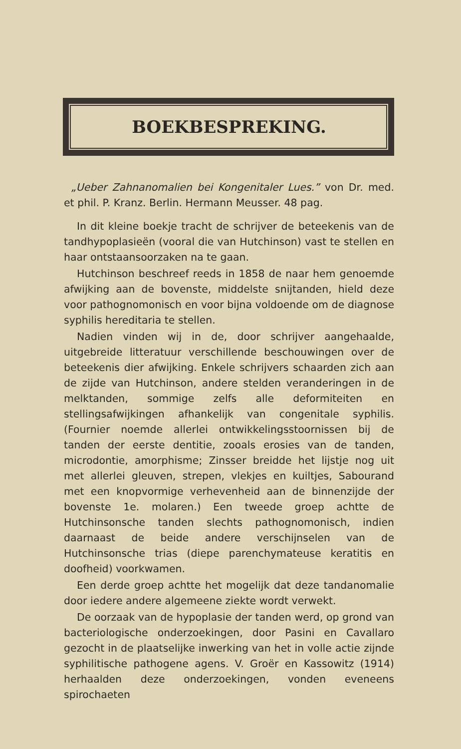BOEKBESPREKING.
„Ueber Zahnanomalien bei Kongenitaler Lues.” von Dr. med. et phil. P. Kranz. Berlin. Hermann Meusser. 48 pag.
In dit kleine boekje tracht de schrijver de beteekenis van de tandhypoplasieën (vooral die van Hutchinson) vast te stellen en haar ontstaansoorzaken na te gaan.
Hutchinson beschreef reeds in 1858 de naar hem genoemde afwijking aan de bovenste, middelste snijtanden, hield deze voor pathognomonisch en voor bijna voldoende om de diagnose syphilis hereditaria te stellen.
Nadien vinden wij in de, door schrijver aangehaalde, uitgebreide litteratuur verschillende beschouwingen over de beteekenis dier afwijking. Enkele schrijvers schaarden zich aan de zijde van Hutchinson, andere stelden veranderingen in de melktanden, sommige zelfs alle deformiteiten en stellingsafwijkingen afhankelijk van congenitale syphilis. (Fournier noemde allerlei ontwikkelingsstoornissen bij de tanden der eerste dentitie, zooals erosies van de tanden, microdontie, amorphisme; Zinsser breidde het lijstje nog uit met allerlei gleuven, strepen, vlekjes en kuiltjes, Sabourand met een knopvormige verhevenheid aan de binnenzijde der bovenste 1e. molaren.) Een tweede groep achtte de Hutchinsonsche tanden slechts pathognomonisch, indien daarnaast de beide andere verschijnselen van de Hutchinsonsche trias (diepe parenchymateuse keratitis en doofheid) voorkwamen.
Een derde groep achtte het mogelijk dat deze tandanomalie door iedere andere algemeene ziekte wordt verwekt.
De oorzaak van de hypoplasie der tanden werd, op grond van bacteriologische onderzoekingen, door Pasini en Cavallaro gezocht in de plaatselijke inwerking van het in volle actie zijnde syphilitische pathogene agens. V. Groër en Kassowitz (1914) herhaalden deze onderzoekingen, vonden eveneens spirochaeten